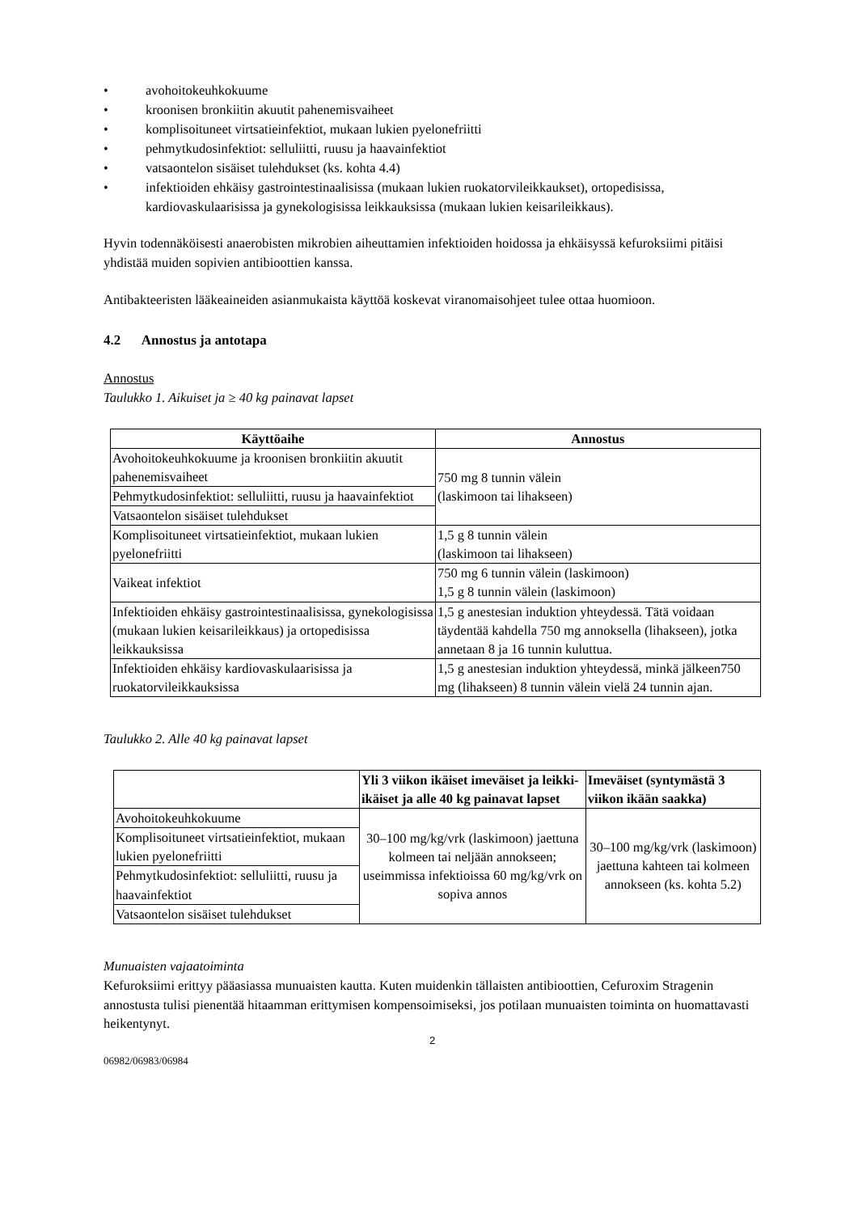• avohoitokeuhkokuume
• kroonisen bronkiitin akuutit pahenemisvaiheet
• komplisoituneet virtsatieinfektiot, mukaan lukien pyelonefriitti
• pehmytkudosinfektiot: selluliitti, ruusu ja haavainfektiot
• vatsaontelon sisäiset tulehdukset (ks. kohta 4.4)
• infektioiden ehkäisy gastrointestinaalisissa (mukaan lukien ruokatorvileikkaukset), ortopedisissa, kardiovaskulaarisissa ja gynekologisissa leikkauksissa (mukaan lukien keisarileikkaus).
Hyvin todennäköisesti anaerobisten mikrobien aiheuttamien infektioiden hoidossa ja ehkäisyssä kefuroksiimi pitäisi yhdistää muiden sopivien antibioottien kanssa.
Antibakteeristen lääkeaineiden asianmukaista käyttöä koskevat viranomaisohjeet tulee ottaa huomioon.
4.2 Annostus ja antotapa
Annostus
Taulukko 1. Aikuiset ja ≥ 40 kg painavat lapset
| Käyttöaihe | Annostus |
| --- | --- |
| Avohoitokeuhkokuume ja kroonisen bronkiitin akuutit pahenemisvaiheet | 750 mg 8 tunnin välein (laskimoon tai lihakseen) |
| Pehmytkudosinfektiot: selluliitti, ruusu ja haavainfektiot | |
| Vatsaontelon sisäiset tulehdukset | |
| Komplisoituneet virtsatieinfektiot, mukaan lukien pyelonefriitti | 1,5 g 8 tunnin välein (laskimoon tai lihakseen) |
| Vaikeat infektiot | 750 mg 6 tunnin välein (laskimoon) 1,5 g 8 tunnin välein (laskimoon) |
| Infektioiden ehkäisy gastrointestinaalisissa, gynekologisissa (mukaan lukien keisarileikkaus) ja ortopedisissa leikkauksissa | 1,5 g anestesian induktion yhteydessä. Tätä voidaan täydentää kahdella 750 mg annoksella (lihakseen), jotka annetaan 8 ja 16 tunnin kuluttua. |
| Infektioiden ehkäisy kardiovaskulaarisissa ja ruokatorvileikkauksissa | 1,5 g anestesian induktion yhteydessä, minkä jälkeen750 mg (lihakseen) 8 tunnin välein vielä 24 tunnin ajan. |
Taulukko 2. Alle 40 kg painavat lapset
| | Yli 3 viikon ikäiset imeväiset ja leikki-ikäiset ja alle 40 kg painavat lapset | Imeväiset (syntymästä 3 viikon ikään saakka) |
| --- | --- | --- |
| Avohoitokeuhkokuume | 30–100 mg/kg/vrk (laskimoon) jaettuna kolmeen tai neljään annokseen; useimmissa infektioissa 60 mg/kg/vrk on sopiva annos | 30–100 mg/kg/vrk (laskimoon) jaettuna kahteen tai kolmeen annokseen (ks. kohta 5.2) |
| Komplisoituneet virtsatieinfektiot, mukaan lukien pyelonefriitti | | |
| Pehmytkudosinfektiot: selluliitti, ruusu ja haavainfektiot | | |
| Vatsaontelon sisäiset tulehdukset | | |
Munuaisten vajaatoiminta
Kefuroksiimi erittyy pääasiassa munuaisten kautta. Kuten muidenkin tällaisten antibioottien, Cefuroxim Stragenin annostusta tulisi pienentää hitaamman erittymisen kompensoimiseksi, jos potilaan munuaisten toiminta on huomattavasti heikentynyt.
2
06982/06983/06984